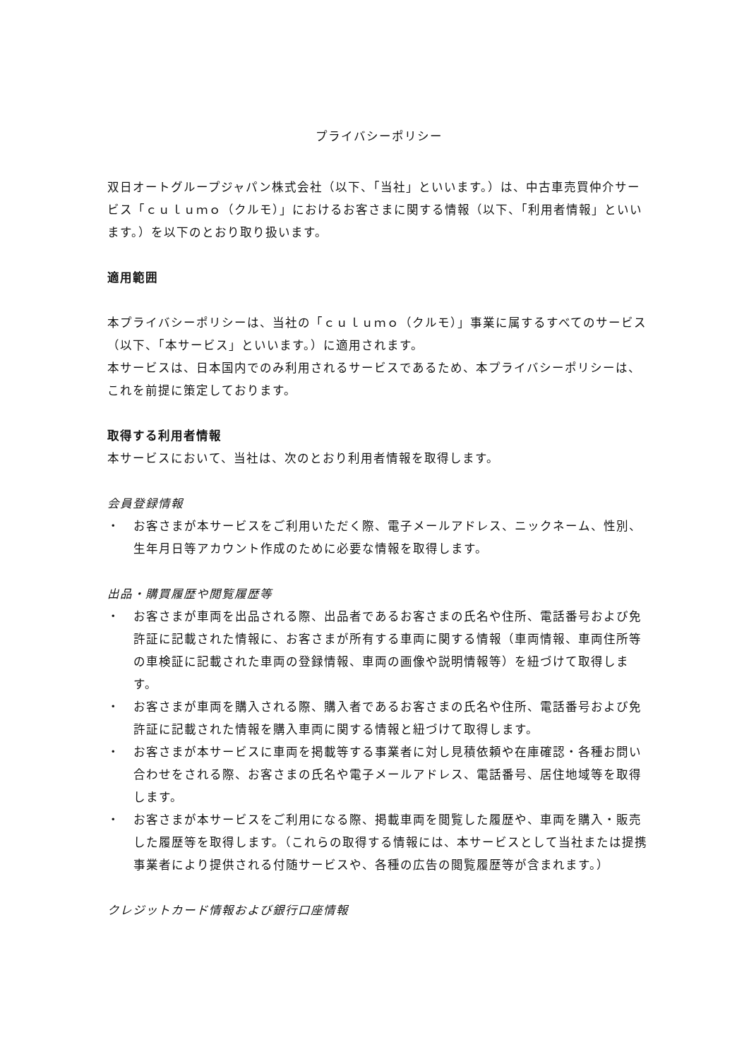プライバシーポリシー
双日オートグループジャパン株式会社（以下、「当社」といいます。）は、中古車売買仲介サービス「ｃｕｌｕｍｏ（クルモ）」におけるお客さまに関する情報（以下、「利用者情報」といいます。）を以下のとおり取り扱います。
適用範囲
本プライバシーポリシーは、当社の「ｃｕｌｕｍｏ（クルモ）」事業に属するすべてのサービス（以下、「本サービス」といいます。）に適用されます。
本サービスは、日本国内でのみ利用されるサービスであるため、本プライバシーポリシーは、これを前提に策定しております。
取得する利用者情報
本サービスにおいて、当社は、次のとおり利用者情報を取得します。
会員登録情報
・ お客さまが本サービスをご利用いただく際、電子メールアドレス、ニックネーム、性別、生年月日等アカウント作成のために必要な情報を取得します。
出品・購買履歴や閲覧履歴等
・ お客さまが車両を出品される際、出品者であるお客さまの氏名や住所、電話番号および免許証に記載された情報に、お客さまが所有する車両に関する情報（車両情報、車両住所等の車検証に記載された車両の登録情報、車両の画像や説明情報等）を紐づけて取得します。
・ お客さまが車両を購入される際、購入者であるお客さまの氏名や住所、電話番号および免許証に記載された情報を購入車両に関する情報と紐づけて取得します。
・ お客さまが本サービスに車両を掲載等する事業者に対し見積依頼や在庫確認・各種お問い合わせをされる際、お客さまの氏名や電子メールアドレス、電話番号、居住地域等を取得します。
・ お客さまが本サービスをご利用になる際、掲載車両を閲覧した履歴や、車両を購入・販売した履歴等を取得します。（これらの取得する情報には、本サービスとして当社または提携事業者により提供される付随サービスや、各種の広告の閲覧履歴等が含まれます。）
クレジットカード情報および銀行口座情報